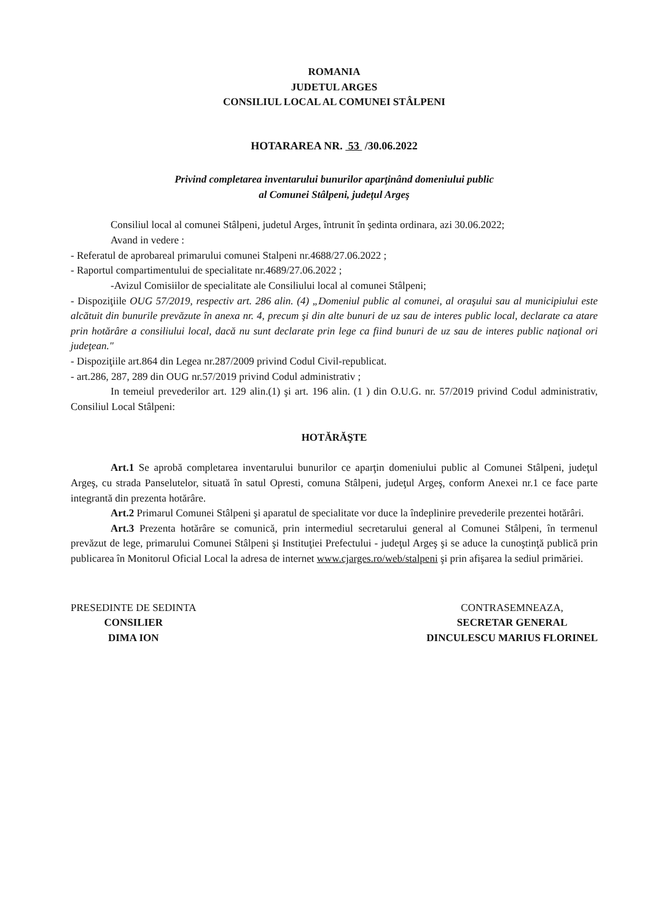ROMANIA
JUDETUL ARGES
CONSILIUL LOCAL AL COMUNEI STÂLPENI
HOTARAREA NR. 53 /30.06.2022
Privind completarea inventarului bunurilor aparţinând domeniului public
al Comunei Stâlpeni, judeţul Argeş
Consiliul local al comunei Stâlpeni, judetul Arges, întrunit în şedinta ordinara, azi 30.06.2022;
Avand in vedere :
- Referatul de aprobareal primarului comunei Stalpeni nr.4688/27.06.2022 ;
- Raportul compartimentului de specialitate nr.4689/27.06.2022 ;
-Avizul Comisiilor de specialitate ale Consiliului local al comunei Stâlpeni;
- Dispoziţiile OUG 57/2019, respectiv art. 286 alin. (4) „Domeniul public al comunei, al oraşului sau al municipiului este alcătuit din bunurile prevăzute în anexa nr. 4, precum şi din alte bunuri de uz sau de interes public local, declarate ca atare prin hotărâre a consiliului local, dacă nu sunt declarate prin lege ca fiind bunuri de uz sau de interes public naţional ori judeţean."
- Dispoziţiile art.864 din Legea nr.287/2009 privind Codul Civil-republicat.
- art.286, 287, 289 din OUG nr.57/2019 privind Codul administrativ ;
In temeiul prevederilor art. 129 alin.(1) şi art. 196 alin. (1 ) din O.U.G. nr. 57/2019 privind Codul administrativ, Consiliul Local Stâlpeni:
HOTĂRĂŞTE
Art.1 Se aprobă completarea inventarului bunurilor ce aparţin domeniului public al Comunei Stâlpeni, judeţul Argeş, cu strada Panselutelor, situată în satul Opresti, comuna Stâlpeni, judeţul Argeş, conform Anexei nr.1 ce face parte integrantă din prezenta hotărâre.
Art.2 Primarul Comunei Stâlpeni şi aparatul de specialitate vor duce la îndeplinire prevederile prezentei hotărâri.
Art.3 Prezenta hotărâre se comunică, prin intermediul secretarului general al Comunei Stâlpeni, în termenul prevăzut de lege, primarului Comunei Stâlpeni şi Instituţiei Prefectului - judeţul Argeş şi se aduce la cunoştinţă publică prin publicarea în Monitorul Oficial Local la adresa de internet www.cjarges.ro/web/stalpeni şi prin afişarea la sediul primăriei.
PRESEDINTE DE SEDINTA
CONSILIER
DIMA ION
CONTRASEMNEAZA,
SECRETAR GENERAL
DINCULESCU MARIUS FLORINEL